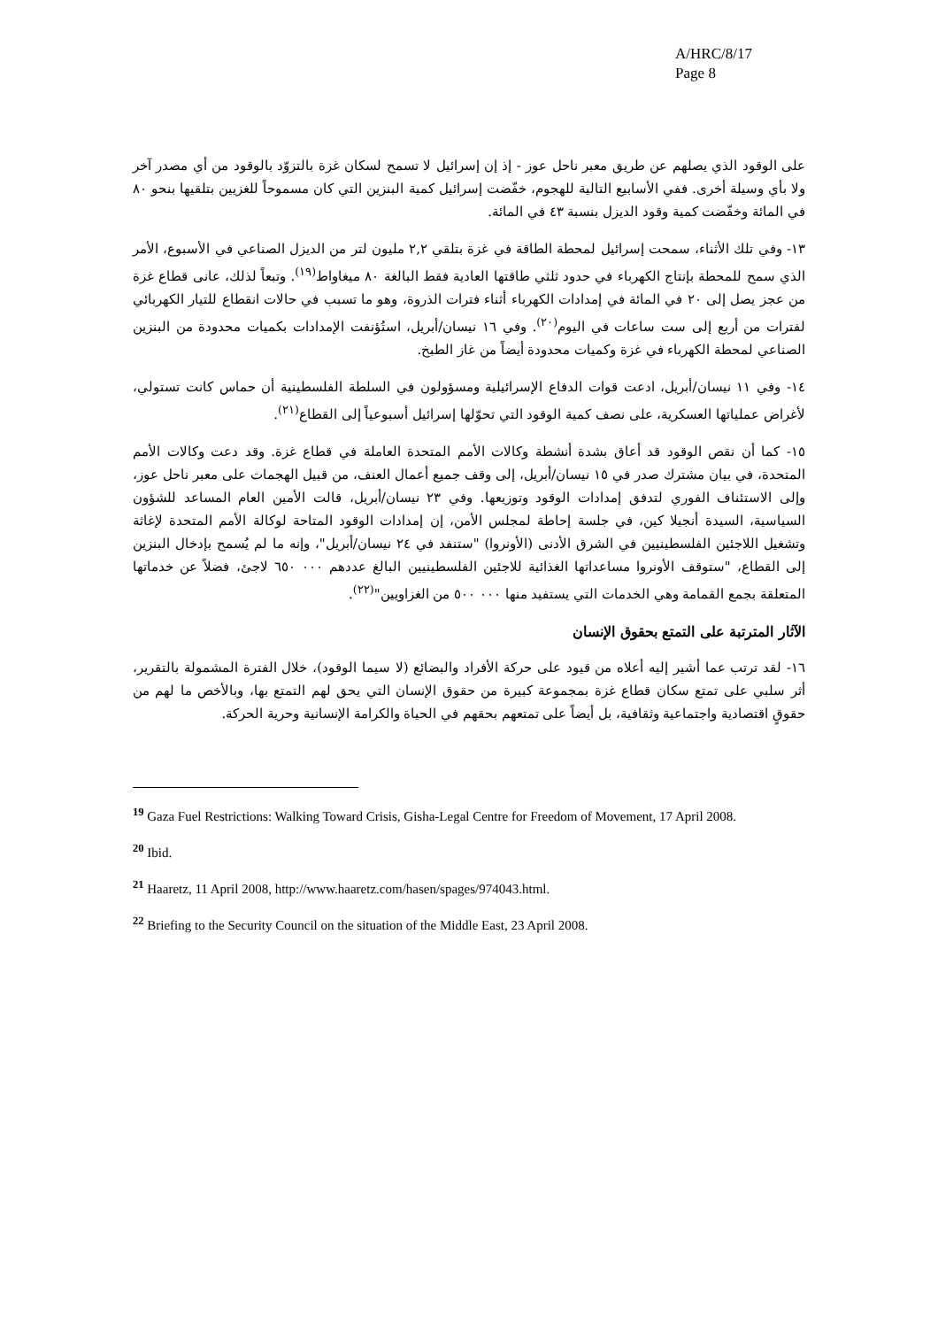A/HRC/8/17
Page 8
على الوقود الذي يصلهم عن طريق معبر ناحل عوز - إذ إن إسرائيل لا تسمح لسكان غزة بالتزوّد بالوقود من أي مصدر آخر ولا بأي وسيلة أخرى. ففي الأسابيع التالية للهجوم، خفّضت إسرائيل كمية البنزين التي كان مسموحاً للغزيين بتلقيها بنحو ٨٠ في المائة وخفّضت كمية وقود الديزل بنسبة ٤٣ في المائة.
١٣- وفي تلك الأثناء، سمحت إسرائيل لمحطة الطاقة في غزة بتلقي ٢,٢ مليون لتر من الديزل الصناعي في الأسبوع، الأمر الذي سمح للمحطة بإنتاج الكهرباء في حدود ثلثي طاقتها العادية فقط البالغة ٨٠ ميغاواط<sup>(١٩)</sup>. وتبعاً لذلك، عانى قطاع غزة من عجز يصل إلى ٢٠ في المائة في إمدادات الكهرباء أثناء فترات الذروة، وهو ما تسبب في حالات انقطاع للتيار الكهربائي لفترات من أربع إلى ست ساعات في اليوم<sup>(٢٠)</sup>. وفي ١٦ نيسان/أبريل، استُؤنفت الإمدادات بكميات محدودة من البنزين الصناعي لمحطة الكهرباء في غزة وكميات محدودة أيضاً من غاز الطبخ.
١٤- وفي ١١ نيسان/أبريل، ادعت قوات الدفاع الإسرائيلية ومسؤولون في السلطة الفلسطينية أن حماس كانت تستولي، لأغراض عملياتها العسكرية، على نصف كمية الوقود التي تحوّلها إسرائيل أسبوعياً إلى القطاع<sup>(٢١)</sup>.
١٥- كما أن نقص الوقود قد أعاق بشدة أنشطة وكالات الأمم المتحدة العاملة في قطاع غزة. وقد دعت وكالات الأمم المتحدة، في بيان مشترك صدر في ١٥ نيسان/أبريل، إلى وقف جميع أعمال العنف، من قبيل الهجمات على معبر ناحل عوز، وإلى الاستئناف الفوري لتدفق إمدادات الوقود وتوزيعها. وفي ٢٣ نيسان/أبريل، قالت الأمين العام المساعد للشؤون السياسية، السيدة أنجيلا كين، في جلسة إحاطة لمجلس الأمن، إن إمدادات الوقود المتاحة لوكالة الأمم المتحدة لإغاثة وتشغيل اللاجئين الفلسطينيين في الشرق الأدنى (الأونروا) "ستنفد في ٢٤ نيسان/أبريل"، وإنه ما لم يُسمح بإدخال البنزين إلى القطاع، "ستوقف الأونروا مساعداتها الغذائية للاجئين الفلسطينيين البالغ عددهم ٠٠٠ ٦٥٠ لاجئ، فضلاً عن خدماتها المتعلقة بجمع القمامة وهي الخدمات التي يستفيد منها ٠٠٠ ٥٠٠ من الغزاويين"<sup>(٢٢)</sup>.
الآثار المترتبة على التمتع بحقوق الإنسان
١٦- لقد ترتب عما أشير إليه أعلاه من قيود على حركة الأفراد والبضائع (لا سيما الوقود)، خلال الفترة المشمولة بالتقرير، أثر سلبي على تمتع سكان قطاع غزة بمجموعة كبيرة من حقوق الإنسان التي يحق لهم التمتع بها، وبالأخص ما لهم من حقوقٍ اقتصادية واجتماعية وثقافية، بل أيضاً على تمتعهم بحقهم في الحياة والكرامة الإنسانية وحرية الحركة.
<sup>19</sup> Gaza Fuel Restrictions: Walking Toward Crisis, Gisha-Legal Centre for Freedom of Movement, 17 April 2008.
<sup>20</sup> Ibid.
<sup>21</sup> Haaretz, 11 April 2008, http://www.haaretz.com/hasen/spages/974043.html.
<sup>22</sup> Briefing to the Security Council on the situation of the Middle East, 23 April 2008.